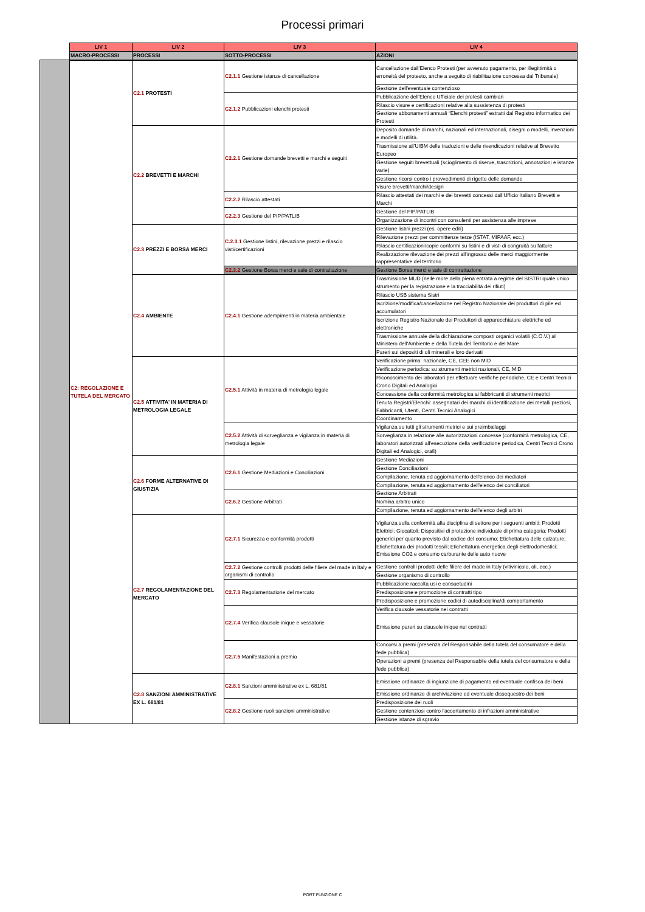Processi primari
| | LIV 1 | LIV 2 | LIV 3 | LIV 4 |
| --- | --- | --- | --- | --- |
| | MACRO-PROCESSI | PROCESSI | SOTTO-PROCESSI | AZIONI |
| | C2: REGOLAZIONE E TUTELA DEL MERCATO | C2.1 PROTESTI | C2.1.1 Gestione istanze di cancellazione | Cancellazione dall'Elenco Protesti (per avvenuto pagamento, per illegittimità o erroneità del protesto, anche a seguito di riabilitazione concessa dal Tribunale) |
| | | | | Gestione dell'eventuale contenzioso |
| | | | C2.1.2 Pubblicazioni elenchi protesti | Pubblicazione dell'Elenco Ufficiale dei protesti cambiari |
| | | | | Rilascio visure e certificazioni relative alla sussistenza di protesti |
| | | | | Gestione abbonamenti annuali “Elenchi protesti” estratti dal Registro informatico dei Protesti |
| | | C2.2 BREVETTI E MARCHI | C2.2.1 Gestione domande brevetti e marchi e seguiti | Deposito domande di marchi, nazionali ed internazionali, disegni o modelli, invenzioni e modelli di utilità. |
| | | | | Trasmissione all'UIBM delle traduzioni e delle rivendicazioni relative al Brevetto Europeo |
| | | | | Gestione seguiti brevettuali (scioglimento di riserve, trascrizioni, annotazioni e istanze varie) |
| | | | | Gestione ricorsi contro i provvedimenti di rigetto delle domande |
| | | | | Visure brevetti/marchi/design |
| | | | C2.2.2 Rilascio attestati | Rilascio attestati dei marchi e dei brevetti concessi dall'Ufficio Italiano Brevetti e Marchi |
| | | | C2.2.3 Gestione del PIP/PATLIB | Gestione del PIP/PATLIB |
| | | | | Organizzazione di incontri con consulenti per assistenza alle imprese |
| | | C2.3 PREZZI E BORSA MERCI | C.2.3.1 Gestione listini, rilevazione prezzi e rilascio visti/certificazioni | Gestione listini prezzi (es. opere edili) |
| | | | | Rilevazione prezzi per committenze terze (ISTAT, MIPAAF, ecc.) |
| | | | | Rilascio certificazioni/copie conformi su listini e di visti di congruità su fatture |
| | | | | Realizzazione rilevazione dei prezzi all'ingrosso delle merci maggiormente rappresentative del territorio |
| | | | C2.3.2 Gestione Borsa merci e sale di contrattazione | Gestione Borsa merci e sale di contrattazione |
| | | C2.4 AMBIENTE | C2.4.1 Gestione adempimenti in materia ambientale | Trasmissione MUD (nelle more della piena entrata a regime del SISTRI quale unico strumento per la registrazione e la tracciabilità dei rifiuti) |
| | | | | Rilascio USB sistema Sistri |
| | | | | Iscrizione/modifica/cancellazione nel Registro Nazionale dei produttori di pile ed accumulatori |
| | | | | Iscrizione Registro Nazionale dei Produttori di apparecchiature elettriche ed elettroniche |
| | | | | Trasmissione annuale della dichiarazione composti organici volatili (C.O.V.) al Ministero dell'Ambiente e della Tutela del Territorio e del Mare |
| | | | | Pareri sui depositi di oli minerali e loro derivati |
| | | C2.5 ATTIVITA' IN MATERIA DI METROLOGIA LEGALE | C2.5.1 Attività in materia di metrologia legale | Verificazione prima: nazionale, CE, CEE non MID |
| | | | | Verificazione periodica: su strumenti metrici nazionali, CE, MID |
| | | | | Riconoscimento dei laboratori per effettuare verifiche periodiche, CE e Centri Tecnici Crono Digitali ed Analogici |
| | | | | Concessione della conformità metrologica ai fabbricanti di strumenti metrici |
| | | | | Tenuta Registri/Elenchi: assegnatari dei marchi di identificazione dei metalli preziosi, Fabbricanti, Utenti, Centri Tecnici Analogici |
| | | | | Coordinamento |
| | | | C2.5.2 Attività di sorveglianza e vigilanza in materia di metrologia legale | Vigilanza su tutti gli strumenti metrici e sui preimballaggi |
| | | | | Sorveglianza in relazione alle autorizzazioni concesse (conformità metrologica, CE, laboratori autorizzati all'esecuzione della verificazione periodica, Centri Tecnici Crono Digitali ed Analogici, orafi) |
| | | C2.6 FORME ALTERNATIVE DI GIUSTIZIA | C2.6.1 Gestione Mediazioni e Conciliazioni | Gestione Mediazioni |
| | | | | Gestione Conciliazioni |
| | | | | Compilazione, tenuta ed aggiornamento dell'elenco dei mediatori |
| | | | | Compilazione, tenuta ed aggiornamento dell'elenco dei conciliatori |
| | | | C2.6.2 Gestione Arbitrati | Gestione Arbitrati |
| | | | | Nomina arbitro unico |
| | | | | Compilazione, tenuta ed aggiornamento dell'elenco degli arbitri |
| | | C2.7 REGOLAMENTAZIONE DEL MERCATO | C2.7.1 Sicurezza e conformità prodotti | Vigilanza sulla conformità alla disciplina di settore per i seguenti ambiti: Prodotti Elettrici; Giocattoli; Dispositivi di protezione individuale di prima categoria; Prodotti generici per quanto previsto dal codice del consumo; Etichettatura delle calzature; Etichettatura dei prodotti tessili; Etichettatura energetica degli elettrodomestici; Emissione CO2 e consumo carburante delle auto nuove |
| | | | C2.7.2 Gestione controlli prodotti delle filiere del made in Italy e organismi di controllo | Gestione controlli prodotti delle filiere del made in Italy (vitivinicolo, oli, ecc.) |
| | | | | Gestione organismo di controllo |
| | | | C2.7.3 Regolamentazione del mercato | Pubblicazione raccolta usi e consuetudini |
| | | | | Predisposizione e promozione di contratti tipo |
| | | | | Predisposizione e promozione codici di autodisciplina/di comportamento |
| | | | C2.7.4 Verifica clausole inique e vessatorie | Verifica clausole vessatorie nei contratti |
| | | | | Emissione pareri su clausole inique nei contratti |
| | | | C2.7.5 Manifestazioni a premio | Concorsi a premi (presenza del Responsabile della tutela del consumatore e della fede pubblica) |
| | | | | Operazioni a premi (presenza del Responsabile della tutela del consumatore e della fede pubblica) |
| | | C2.8 SANZIONI AMMINISTRATIVE EX L. 681/81 | C2.8.1 Sanzioni amministrative ex L. 681/81 | Emissione ordinanze di ingiunzione di pagamento ed eventuale confisca dei beni |
| | | | | Emissione ordinanze di archiviazione ed eventuale dissequestro dei beni |
| | | | C2.8.2 Gestione ruoli sanzioni amministrative | Predisposizione dei ruoli |
| | | | | Gestione contenziosi contro l'accertamento di infrazioni amministrative |
| | | | | Gestione istanze di sgravio |
PORT FUNZIONE C